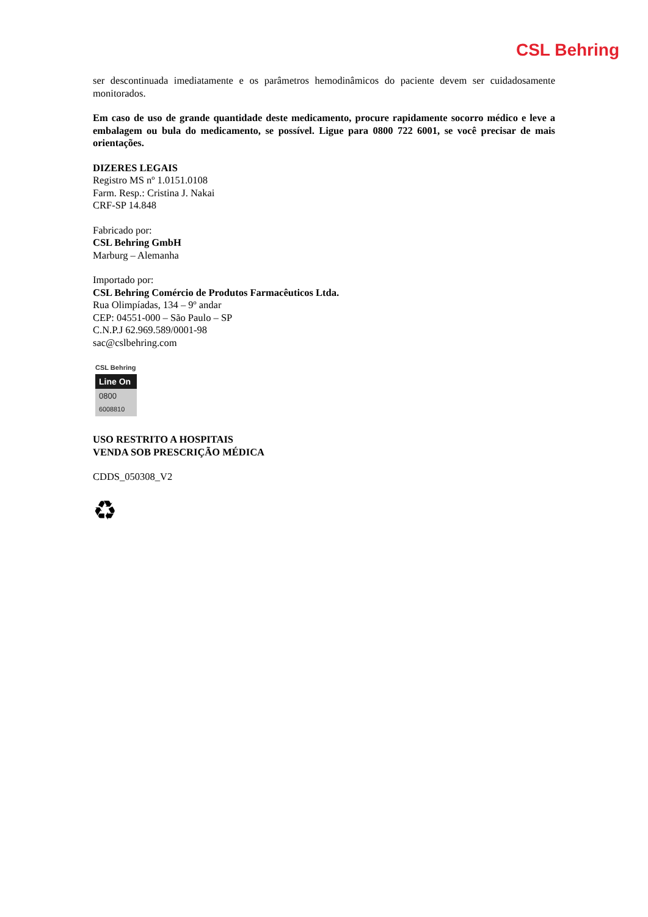CSL Behring
ser descontinuada imediatamente e os parâmetros hemodinâmicos do paciente devem ser cuidadosamente monitorados.
Em caso de uso de grande quantidade deste medicamento, procure rapidamente socorro médico e leve a embalagem ou bula do medicamento, se possível. Ligue para 0800 722 6001, se você precisar de mais orientações.
DIZERES LEGAIS
Registro MS nº 1.0151.0108
Farm. Resp.: Cristina J. Nakai
CRF-SP 14.848
Fabricado por:
CSL Behring GmbH
Marburg – Alemanha
Importado por:
CSL Behring Comércio de Produtos Farmacêuticos Ltda.
Rua Olimpíadas, 134 – 9º andar
CEP: 04551-000 – São Paulo – SP
C.N.P.J 62.969.589/0001-98
sac@cslbehring.com
CSL Behring
Line On
0800
6008810
USO RESTRITO A HOSPITAIS
VENDA SOB PRESCRIÇÃO MÉDICA
CDDS_050308_V2
♻